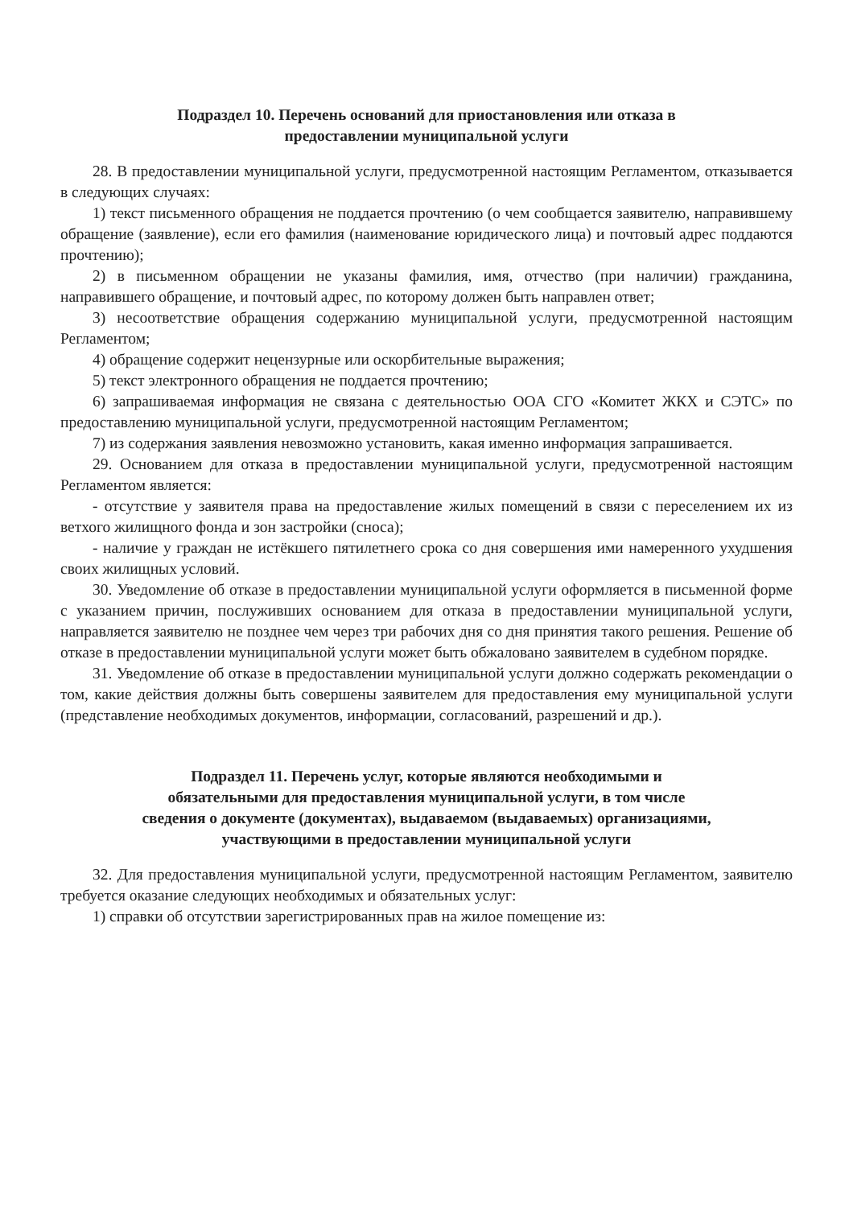Подраздел 10. Перечень оснований для приостановления или отказа в
предоставлении муниципальной услуги
28. В предоставлении муниципальной услуги, предусмотренной настоящим Регламентом, отказывается в следующих случаях:
1) текст письменного обращения не поддается прочтению (о чем сообщается заявителю, направившему обращение (заявление), если его фамилия (наименование юридического лица) и почтовый адрес поддаются прочтению);
2) в письменном обращении не указаны фамилия, имя, отчество (при наличии) гражданина, направившего обращение, и почтовый адрес, по которому должен быть направлен ответ;
3) несоответствие обращения содержанию муниципальной услуги, предусмотренной настоящим Регламентом;
4) обращение содержит нецензурные или оскорбительные выражения;
5) текст электронного обращения не поддается прочтению;
6) запрашиваемая информация не связана с деятельностью ООА СГО «Комитет ЖКХ и СЭТС» по предоставлению муниципальной услуги, предусмотренной настоящим Регламентом;
7) из содержания заявления невозможно установить, какая именно информация запрашивается.
29. Основанием для отказа в предоставлении муниципальной услуги, предусмотренной настоящим Регламентом является:
- отсутствие у заявителя права на предоставление жилых помещений в связи с переселением их из ветхого жилищного фонда и зон застройки (сноса);
- наличие у граждан не истёкшего пятилетнего срока со дня совершения ими намеренного ухудшения своих жилищных условий.
30. Уведомление об отказе в предоставлении муниципальной услуги оформляется в письменной форме с указанием причин, послуживших основанием для отказа в предоставлении муниципальной услуги, направляется заявителю не позднее чем через три рабочих дня со дня принятия такого решения. Решение об отказе в предоставлении муниципальной услуги может быть обжаловано заявителем в судебном порядке.
31. Уведомление об отказе в предоставлении муниципальной услуги должно содержать рекомендации о том, какие действия должны быть совершены заявителем для предоставления ему муниципальной услуги (представление необходимых документов, информации, согласований, разрешений и др.).
Подраздел 11. Перечень услуг, которые являются необходимыми и
обязательными для предоставления муниципальной услуги, в том числе
сведения о документе (документах), выдаваемом (выдаваемых) организациями,
участвующими в предоставлении муниципальной услуги
32. Для предоставления муниципальной услуги, предусмотренной настоящим Регламентом, заявителю требуется оказание следующих необходимых и обязательных услуг:
1) справки об отсутствии зарегистрированных прав на жилое помещение из: